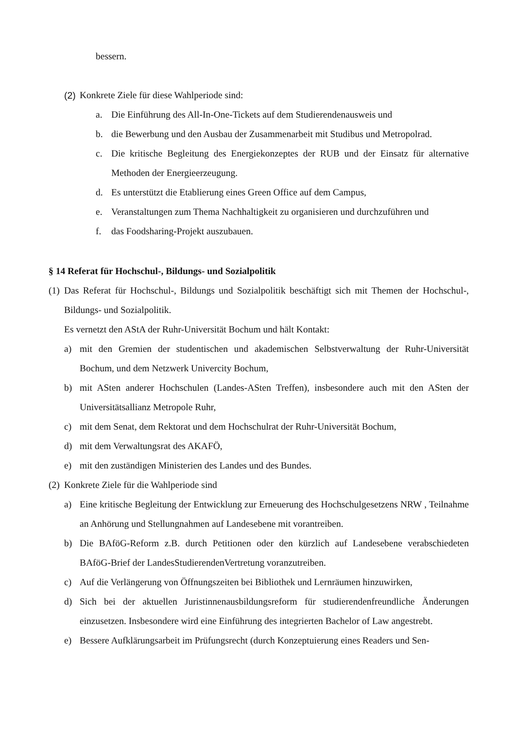bessern.
(2) Konkrete Ziele für diese Wahlperiode sind:
a. Die Einführung des All-In-One-Tickets auf dem Studierendenausweis und
b. die Bewerbung und den Ausbau der Zusammenarbeit mit Studibus und Metropolrad.
c. Die kritische Begleitung des Energiekonzeptes der RUB und der Einsatz für alternative Methoden der Energieerzeugung.
d. Es unterstützt die Etablierung eines Green Office auf dem Campus,
e. Veranstaltungen zum Thema Nachhaltigkeit zu organisieren und durchzuführen und
f. das Foodsharing-Projekt auszubauen.
§ 14 Referat für Hochschul-, Bildungs- und Sozialpolitik
(1) Das Referat für Hochschul-, Bildungs und Sozialpolitik beschäftigt sich mit Themen der Hochschul-, Bildungs- und Sozialpolitik.
Es vernetzt den AStA der Ruhr-Universität Bochum und hält Kontakt:
a) mit den Gremien der studentischen und akademischen Selbstverwaltung der Ruhr-Universität Bochum, und dem Netzwerk Univercity Bochum,
b) mit ASten anderer Hochschulen (Landes-ASten Treffen), insbesondere auch mit den ASten der Universitätsallianz Metropole Ruhr,
c) mit dem Senat, dem Rektorat und dem Hochschulrat der Ruhr-Universität Bochum,
d) mit dem Verwaltungsrat des AKAFÖ,
e) mit den zuständigen Ministerien des Landes und des Bundes.
(2) Konkrete Ziele für die Wahlperiode sind
a) Eine kritische Begleitung der Entwicklung zur Erneuerung des Hochschulgesetzens NRW , Teilnahme an Anhörung und Stellungnahmen auf Landesebene mit vorantreiben.
b) Die BAföG-Reform z.B. durch Petitionen oder den kürzlich auf Landesebene verabschiedeten BAföG-Brief der LandesStudierendenVertretung voranzutreiben.
c) Auf die Verlängerung von Öffnungszeiten bei Bibliothek und Lernräumen hinzuwirken,
d) Sich bei der aktuellen Juristinnenausbildungsreform für studierendenfreundliche Änderungen einzusetzen. Insbesondere wird eine Einführung des integrierten Bachelor of Law angestrebt.
e) Bessere Aufklärungsarbeit im Prüfungsrecht (durch Konzeptuierung eines Readers und Sen-